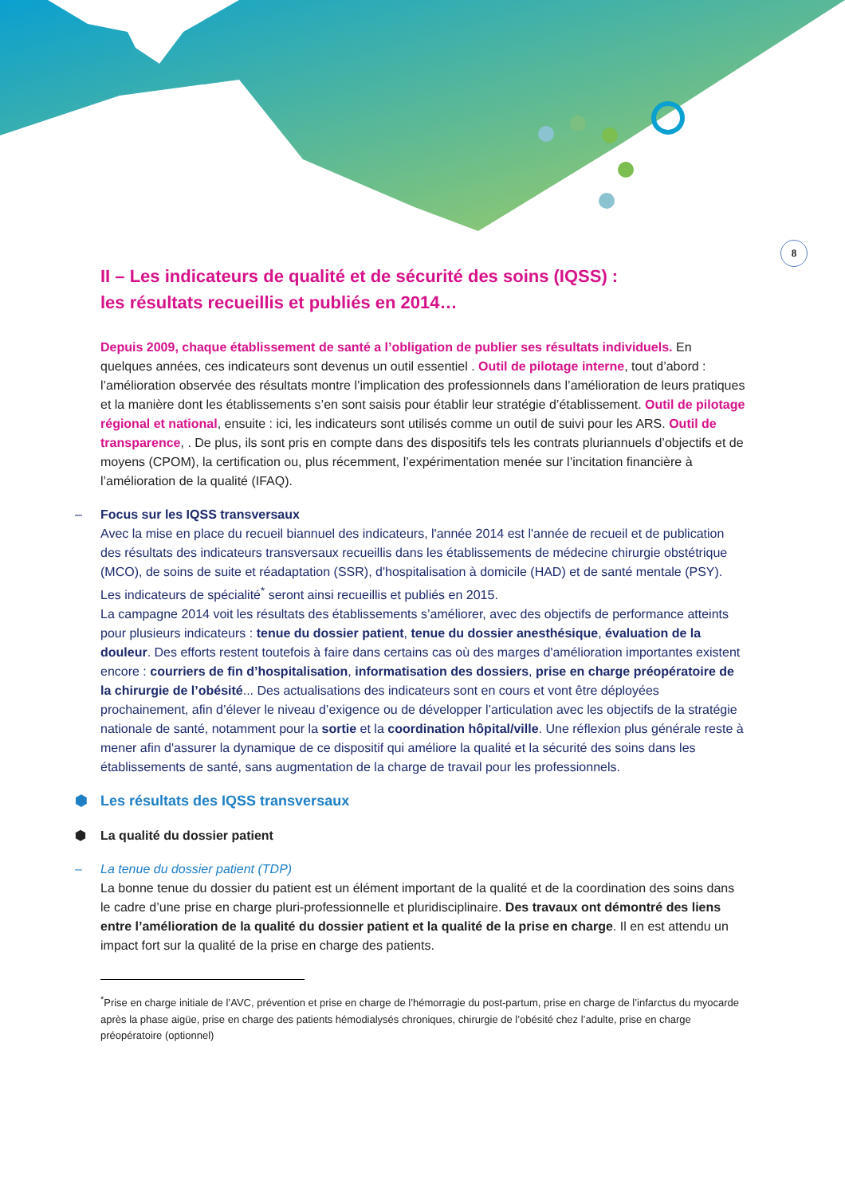8
II – Les indicateurs de qualité et de sécurité des soins (IQSS) :
les résultats recueillis et publiés en 2014…
Depuis 2009, chaque établissement de santé a l’obligation de publier ses résultats individuels. En quelques années, ces indicateurs sont devenus un outil essentiel . Outil de pilotage interne, tout d’abord : l’amélioration observée des résultats montre l’implication des professionnels dans l’amélioration de leurs pratiques et la manière dont les établissements s’en sont saisis pour établir leur stratégie d’établissement. Outil de pilotage régional et national, ensuite : ici, les indicateurs sont utilisés comme un outil de suivi pour les ARS. Outil de transparence, . De plus, ils sont pris en compte dans des dispositifs tels les contrats pluriannuels d’objectifs et de moyens (CPOM), la certification ou, plus récemment, l’expérimentation menée sur l’incitation financière à l’amélioration de la qualité (IFAQ).
– Focus sur les IQSS transversaux
Avec la mise en place du recueil biannuel des indicateurs, l'année 2014 est l'année de recueil et de publication des résultats des indicateurs transversaux recueillis dans les établissements de médecine chirurgie obstétrique (MCO), de soins de suite et réadaptation (SSR), d'hospitalisation à domicile (HAD) et de santé mentale (PSY). Les indicateurs de spécialité<sup>*</sup> seront ainsi recueillis et publiés en 2015.
La campagne 2014 voit les résultats des établissements s’améliorer, avec des objectifs de performance atteints pour plusieurs indicateurs : tenue du dossier patient, tenue du dossier anesthésique, évaluation de la douleur. Des efforts restent toutefois à faire dans certains cas où des marges d'amélioration importantes existent encore : courriers de fin d’hospitalisation, informatisation des dossiers, prise en charge préopératoire de la chirurgie de l’obésité... Des actualisations des indicateurs sont en cours et vont être déployées prochainement, afin d’élever le niveau d’exigence ou de développer l’articulation avec les objectifs de la stratégie nationale de santé, notamment pour la sortie et la coordination hôpital/ville. Une réflexion plus générale reste à mener afin d'assurer la dynamique de ce dispositif qui améliore la qualité et la sécurité des soins dans les établissements de santé, sans augmentation de la charge de travail pour les professionnels.
⬢ Les résultats des IQSS transversaux
⬢ La qualité du dossier patient
– La tenue du dossier patient (TDP)
La bonne tenue du dossier du patient est un élément important de la qualité et de la coordination des soins dans le cadre d’une prise en charge pluri-professionnelle et pluridisciplinaire. Des travaux ont démontré des liens entre l’amélioration de la qualité du dossier patient et la qualité de la prise en charge. Il en est attendu un impact fort sur la qualité de la prise en charge des patients.
<sup>*</sup> Prise en charge initiale de l’AVC, prévention et prise en charge de l’hémorragie du post-partum, prise en charge de l’infarctus du myocarde après la phase aigüe, prise en charge des patients hémodialysés chroniques, chirurgie de l’obésité chez l’adulte, prise en charge préopératoire (optionnel)